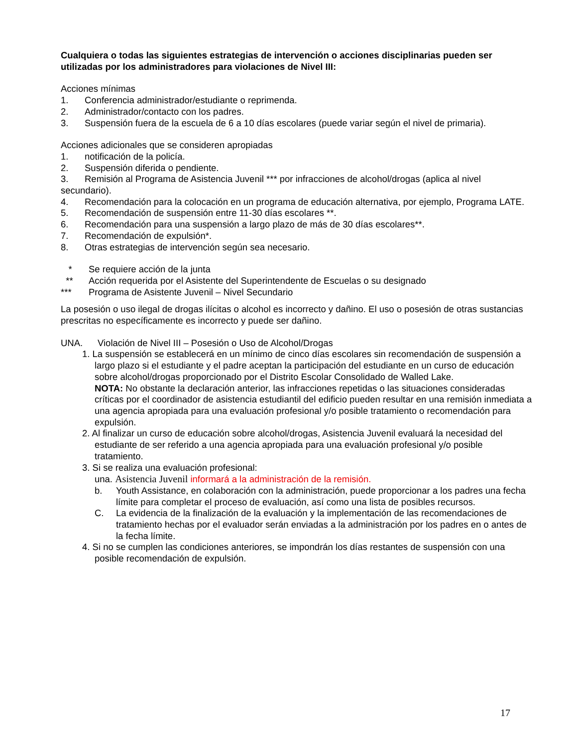Cualquiera o todas las siguientes estrategias de intervención o acciones disciplinarias pueden ser utilizadas por los administradores para violaciones de Nivel III:
Acciones mínimas
1. Conferencia administrador/estudiante o reprimenda.
2. Administrador/contacto con los padres.
3. Suspensión fuera de la escuela de 6 a 10 días escolares (puede variar según el nivel de primaria).
Acciones adicionales que se consideren apropiadas
1. notificación de la policía.
2. Suspensión diferida o pendiente.
3. Remisión al Programa de Asistencia Juvenil *** por infracciones de alcohol/drogas (aplica al nivel secundario).
4. Recomendación para la colocación en un programa de educación alternativa, por ejemplo, Programa LATE.
5. Recomendación de suspensión entre 11-30 días escolares **.
6. Recomendación para una suspensión a largo plazo de más de 30 días escolares**.
7. Recomendación de expulsión*.
8. Otras estrategias de intervención según sea necesario.
* Se requiere acción de la junta
** Acción requerida por el Asistente del Superintendente de Escuelas o su designado
*** Programa de Asistente Juvenil – Nivel Secundario
La posesión o uso ilegal de drogas ilícitas o alcohol es incorrecto y dañino. El uso o posesión de otras sustancias prescritas no específicamente es incorrecto y puede ser dañino.
UNA. Violación de Nivel III – Posesión o Uso de Alcohol/Drogas
1. La suspensión se establecerá en un mínimo de cinco días escolares sin recomendación de suspensión a largo plazo si el estudiante y el padre aceptan la participación del estudiante en un curso de educación sobre alcohol/drogas proporcionado por el Distrito Escolar Consolidado de Walled Lake.
NOTA: No obstante la declaración anterior, las infracciones repetidas o las situaciones consideradas críticas por el coordinador de asistencia estudiantil del edificio pueden resultar en una remisión inmediata a una agencia apropiada para una evaluación profesional y/o posible tratamiento o recomendación para expulsión.
2. Al finalizar un curso de educación sobre alcohol/drogas, Asistencia Juvenil evaluará la necesidad del estudiante de ser referido a una agencia apropiada para una evaluación profesional y/o posible tratamiento.
3. Si se realiza una evaluación profesional:
una. Asistencia Juvenil informará a la administración de la remisión.
b. Youth Assistance, en colaboración con la administración, puede proporcionar a los padres una fecha límite para completar el proceso de evaluación, así como una lista de posibles recursos.
C. La evidencia de la finalización de la evaluación y la implementación de las recomendaciones de tratamiento hechas por el evaluador serán enviadas a la administración por los padres en o antes de la fecha límite.
4. Si no se cumplen las condiciones anteriores, se impondrán los días restantes de suspensión con una posible recomendación de expulsión.
17